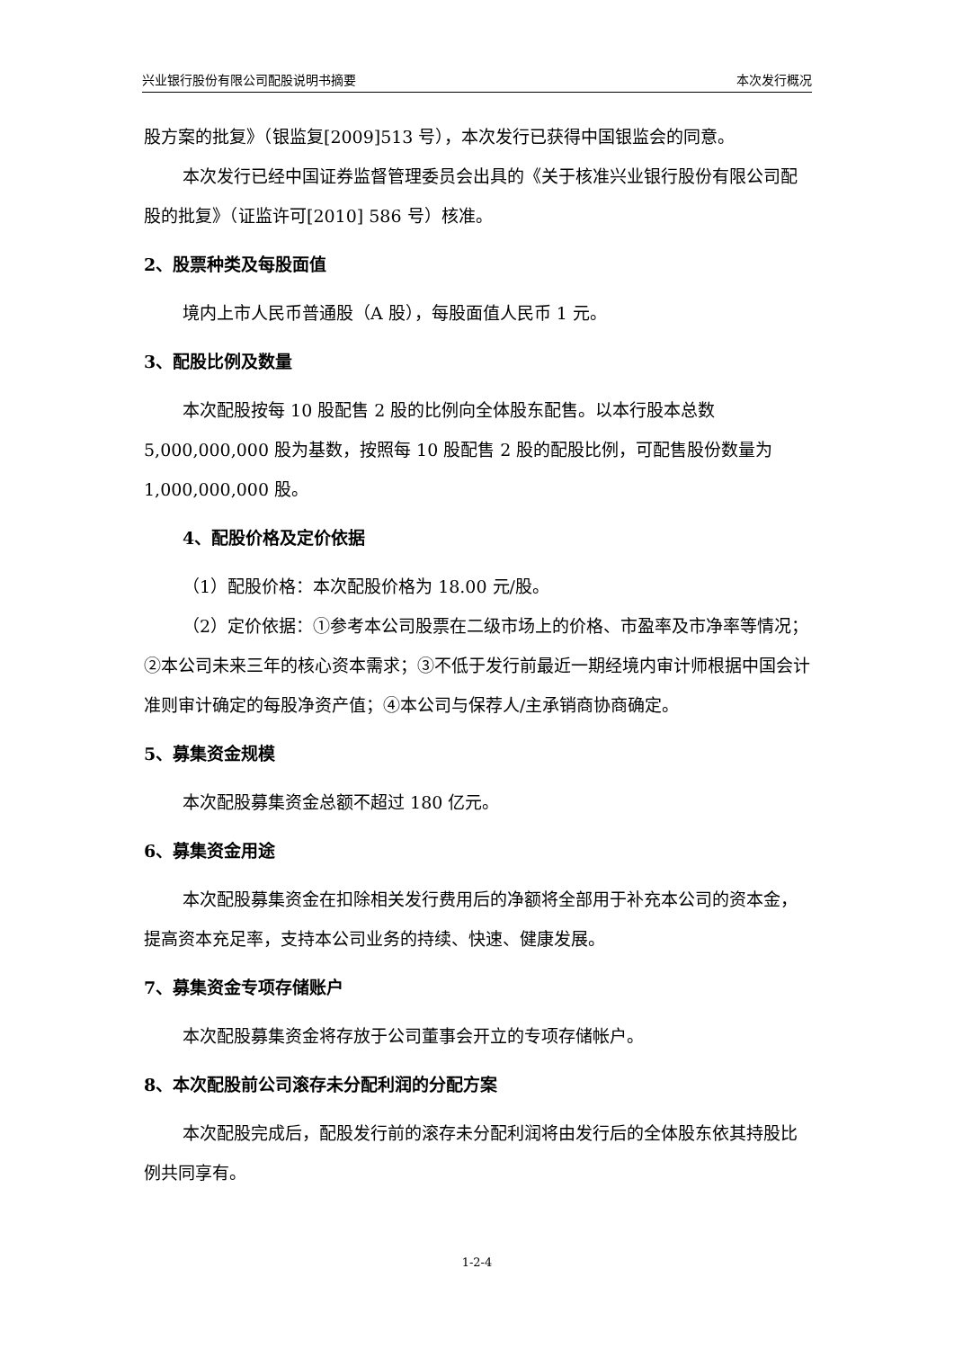兴业银行股份有限公司配股说明书摘要 本次发行概况
股方案的批复》（银监复[2009]513 号），本次发行已获得中国银监会的同意。
本次发行已经中国证券监督管理委员会出具的《关于核准兴业银行股份有限公司配股的批复》（证监许可[2010] 586 号）核准。
2、股票种类及每股面值
境内上市人民币普通股（A 股），每股面值人民币 1 元。
3、配股比例及数量
本次配股按每 10 股配售 2 股的比例向全体股东配售。以本行股本总数 5,000,000,000 股为基数，按照每 10 股配售 2 股的配股比例，可配售股份数量为 1,000,000,000 股。
4、配股价格及定价依据
（1）配股价格：本次配股价格为 18.00 元/股。
（2）定价依据：①参考本公司股票在二级市场上的价格、市盈率及市净率等情况；②本公司未来三年的核心资本需求；③不低于发行前最近一期经境内审计师根据中国会计准则审计确定的每股净资产值；④本公司与保荐人/主承销商协商确定。
5、募集资金规模
本次配股募集资金总额不超过 180 亿元。
6、募集资金用途
本次配股募集资金在扣除相关发行费用后的净额将全部用于补充本公司的资本金，提高资本充足率，支持本公司业务的持续、快速、健康发展。
7、募集资金专项存储账户
本次配股募集资金将存放于公司董事会开立的专项存储帐户。
8、本次配股前公司滚存未分配利润的分配方案
本次配股完成后，配股发行前的滚存未分配利润将由发行后的全体股东依其持股比例共同享有。
1-2-4